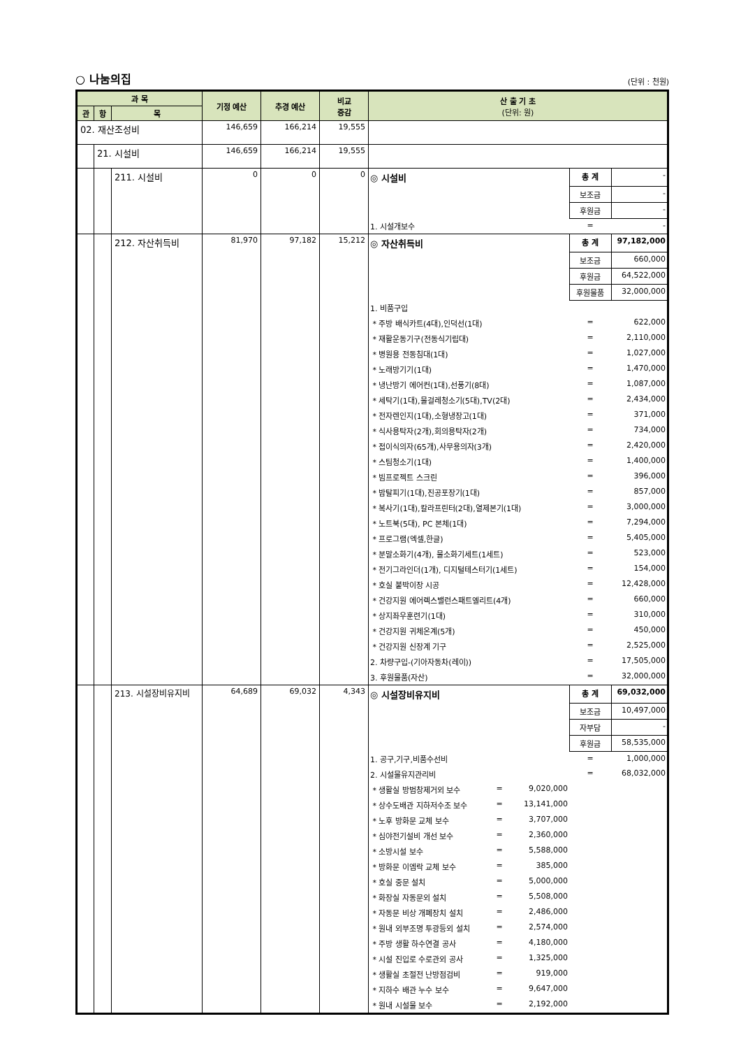○ 나눔의집 (단위 : 천원)
| 과 목 | | | 기정 예산 | 추경 예산 | 비교 증감 | 산 출 기 초 (단위: 원) |
| --- | --- | --- | --- | --- | --- | --- |
| 관 | 항 | 목 | | | | |
| 02. 재산조성비 | | | 146,659 | 166,214 | 19,555 | |
| | 21. 시설비 | | 146,659 | 166,214 | 19,555 | |
| | | 211. 시설비 | 0 | 0 | 0 | / ◎ 시설비 / 총 계 / - / / / 보조금 / - / / / 후원금 / - / / 1. 시설개보수 / = / - / |
| | | 212. 자산취득비 | 81,970 | 97,182 | 15,212 | / ◎ 자산취득비 / 총 계 / 97,182,000 / / / 보조금 / 660,000 / / / 후원금 / 64,522,000 / / / 후원물품 / 32,000,000 / / 1. 비품구입 / / / / * 주방 배식카트(4대),인덕선(1대) / = / 622,000 / / * 재활운동기구(전동식기립대) / = / 2,110,000 / / * 병원용 전동침대(1대) / = / 1,027,000 / / * 노래방기기(1대) / = / 1,470,000 / / * 냉난방기 에어컨(1대),선풍기(8대) / = / 1,087,000 / / * 세탁기(1대),물걸레청소기(5대),TV(2대) / = / 2,434,000 / / * 전자렌인지(1대),소형냉장고(1대) / = / 371,000 / / * 식사용탁자(2개),회의용탁자(2개) / = / 734,000 / / * 접이식의자(65개),사무용의자(3개) / = / 2,420,000 / / * 스팀청소기(1대) / = / 1,400,000 / / * 빔프로젝트 스크린 / = / 396,000 / / * 밤탈피기(1대),진공포장기(1대) / = / 857,000 / / * 복사기(1대),칼라프린터(2대),열제본기(1대) / = / 3,000,000 / / * 노트북(5대), PC 본체(1대) / = / 7,294,000 / / * 프로그램(엑셀,한글) / = / 5,405,000 / / * 분말소화기(4개), 물소화기세트(1세트) / = / 523,000 / / * 전기그라인더(1개), 디지털테스터기(1세트) / = / 154,000 / / * 호실 붙박이장 시공 / = / 12,428,000 / / * 건강지원 에어렉스밸런스패트엘리트(4개) / = / 660,000 / / * 상지좌우훈련기(1대) / = / 310,000 / / * 건강지원 귀체온계(5개) / = / 450,000 / / * 건강지원 신장계 기구 / = / 2,525,000 / / 2. 차량구입-(기아자동차(레이)) / = / 17,505,000 / / 3. 후원물품(자산) / = / 32,000,000 / |
| | | 213. 시설장비유지비 | 64,689 | 69,032 | 4,343 | / ◎ 시설장비유지비 / / / 총 계 / 69,032,000 / / / / / 보조금 / 10,497,000 / / / / / 자부담 / - / / / / / 후원금 / 58,535,000 / / 1. 공구,기구,비품수선비 / / / = / 1,000,000 / / 2. 시설물유지관리비 / / / = / 68,032,000 / / * 생활실 방범창제거외 보수 / = / 9,020,000 / / / / * 상수도배관 지하저수조 보수 / = / 13,141,000 / / / / * 노후 방화문 교체 보수 / = / 3,707,000 / / / / * 심야전기설비 개선 보수 / = / 2,360,000 / / / / * 소방시설 보수 / = / 5,588,000 / / / / * 방화문 이엠락 교체 보수 / = / 385,000 / / / / * 호실 중문 설치 / = / 5,000,000 / / / / * 화장실 자동문외 설치 / = / 5,508,000 / / / / * 자동문 비상 개폐장치 설치 / = / 2,486,000 / / / / * 원내 외부조명 투광등외 설치 / = / 2,574,000 / / / / * 주방 생활 하수연결 공사 / = / 4,180,000 / / / / * 시설 진입로 수로관외 공사 / = / 1,325,000 / / / / * 생활실 초절전 난방점검비 / = / 919,000 / / / / * 지하수 배관 누수 보수 / = / 9,647,000 / / / / * 원내 시설물 보수 / = / 2,192,000 / / / |